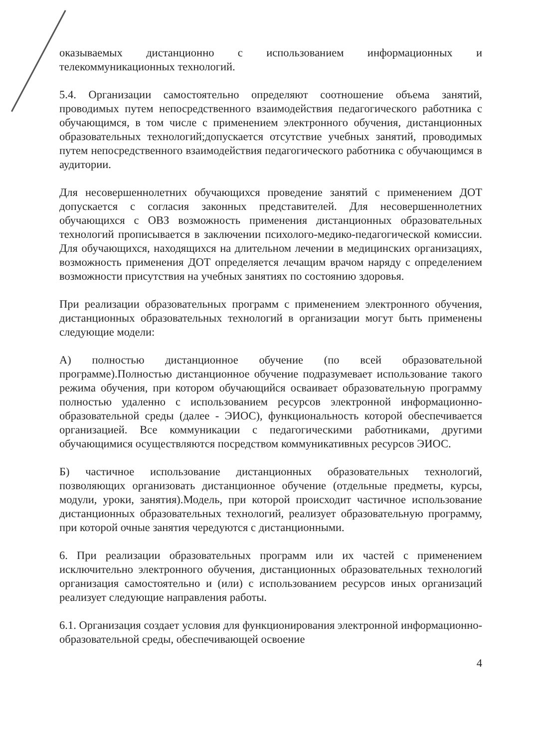оказываемых дистанционно с использованием информационных и телекоммуникационных технологий.
5.4. Организации самостоятельно определяют соотношение объема занятий, проводимых путем непосредственного взаимодействия педагогического работника с обучающимся, в том числе с применением электронного обучения, дистанционных образовательных технологий;допускается отсутствие учебных занятий, проводимых путем непосредственного взаимодействия педагогического работника с обучающимся в аудитории.
Для несовершеннолетних обучающихся проведение занятий с применением ДОТ допускается с согласия законных представителей. Для несовершеннолетних обучающихся с ОВЗ возможность применения дистанционных образовательных технологий прописывается в заключении психолого-медико-педагогической комиссии. Для обучающихся, находящихся на длительном лечении в медицинских организациях, возможность применения ДОТ определяется лечащим врачом наряду с определением возможности присутствия на учебных занятиях по состоянию здоровья.
При реализации образовательных программ с применением электронного обучения, дистанционных образовательных технологий в организации могут быть применены следующие модели:
А) полностью дистанционное обучение (по всей образовательной программе).Полностью дистанционное обучение подразумевает использование такого режима обучения, при котором обучающийся осваивает образовательную программу полностью удаленно с использованием ресурсов электронной информационно-образовательной среды (далее - ЭИОС), функциональность которой обеспечивается организацией. Все коммуникации с педагогическими работниками, другими обучающимися осуществляются посредством коммуникативных ресурсов ЭИОС.
Б) частичное использование дистанционных образовательных технологий, позволяющих организовать дистанционное обучение (отдельные предметы, курсы, модули, уроки, занятия).Модель, при которой происходит частичное использование дистанционных образовательных технологий, реализует образовательную программу, при которой очные занятия чередуются с дистанционными.
6. При реализации образовательных программ или их частей с применением исключительно электронного обучения, дистанционных образовательных технологий организация самостоятельно и (или) с использованием ресурсов иных организаций реализует следующие направления работы.
6.1. Организация создает условия для функционирования электронной информационно-образовательной среды, обеспечивающей освоение
4